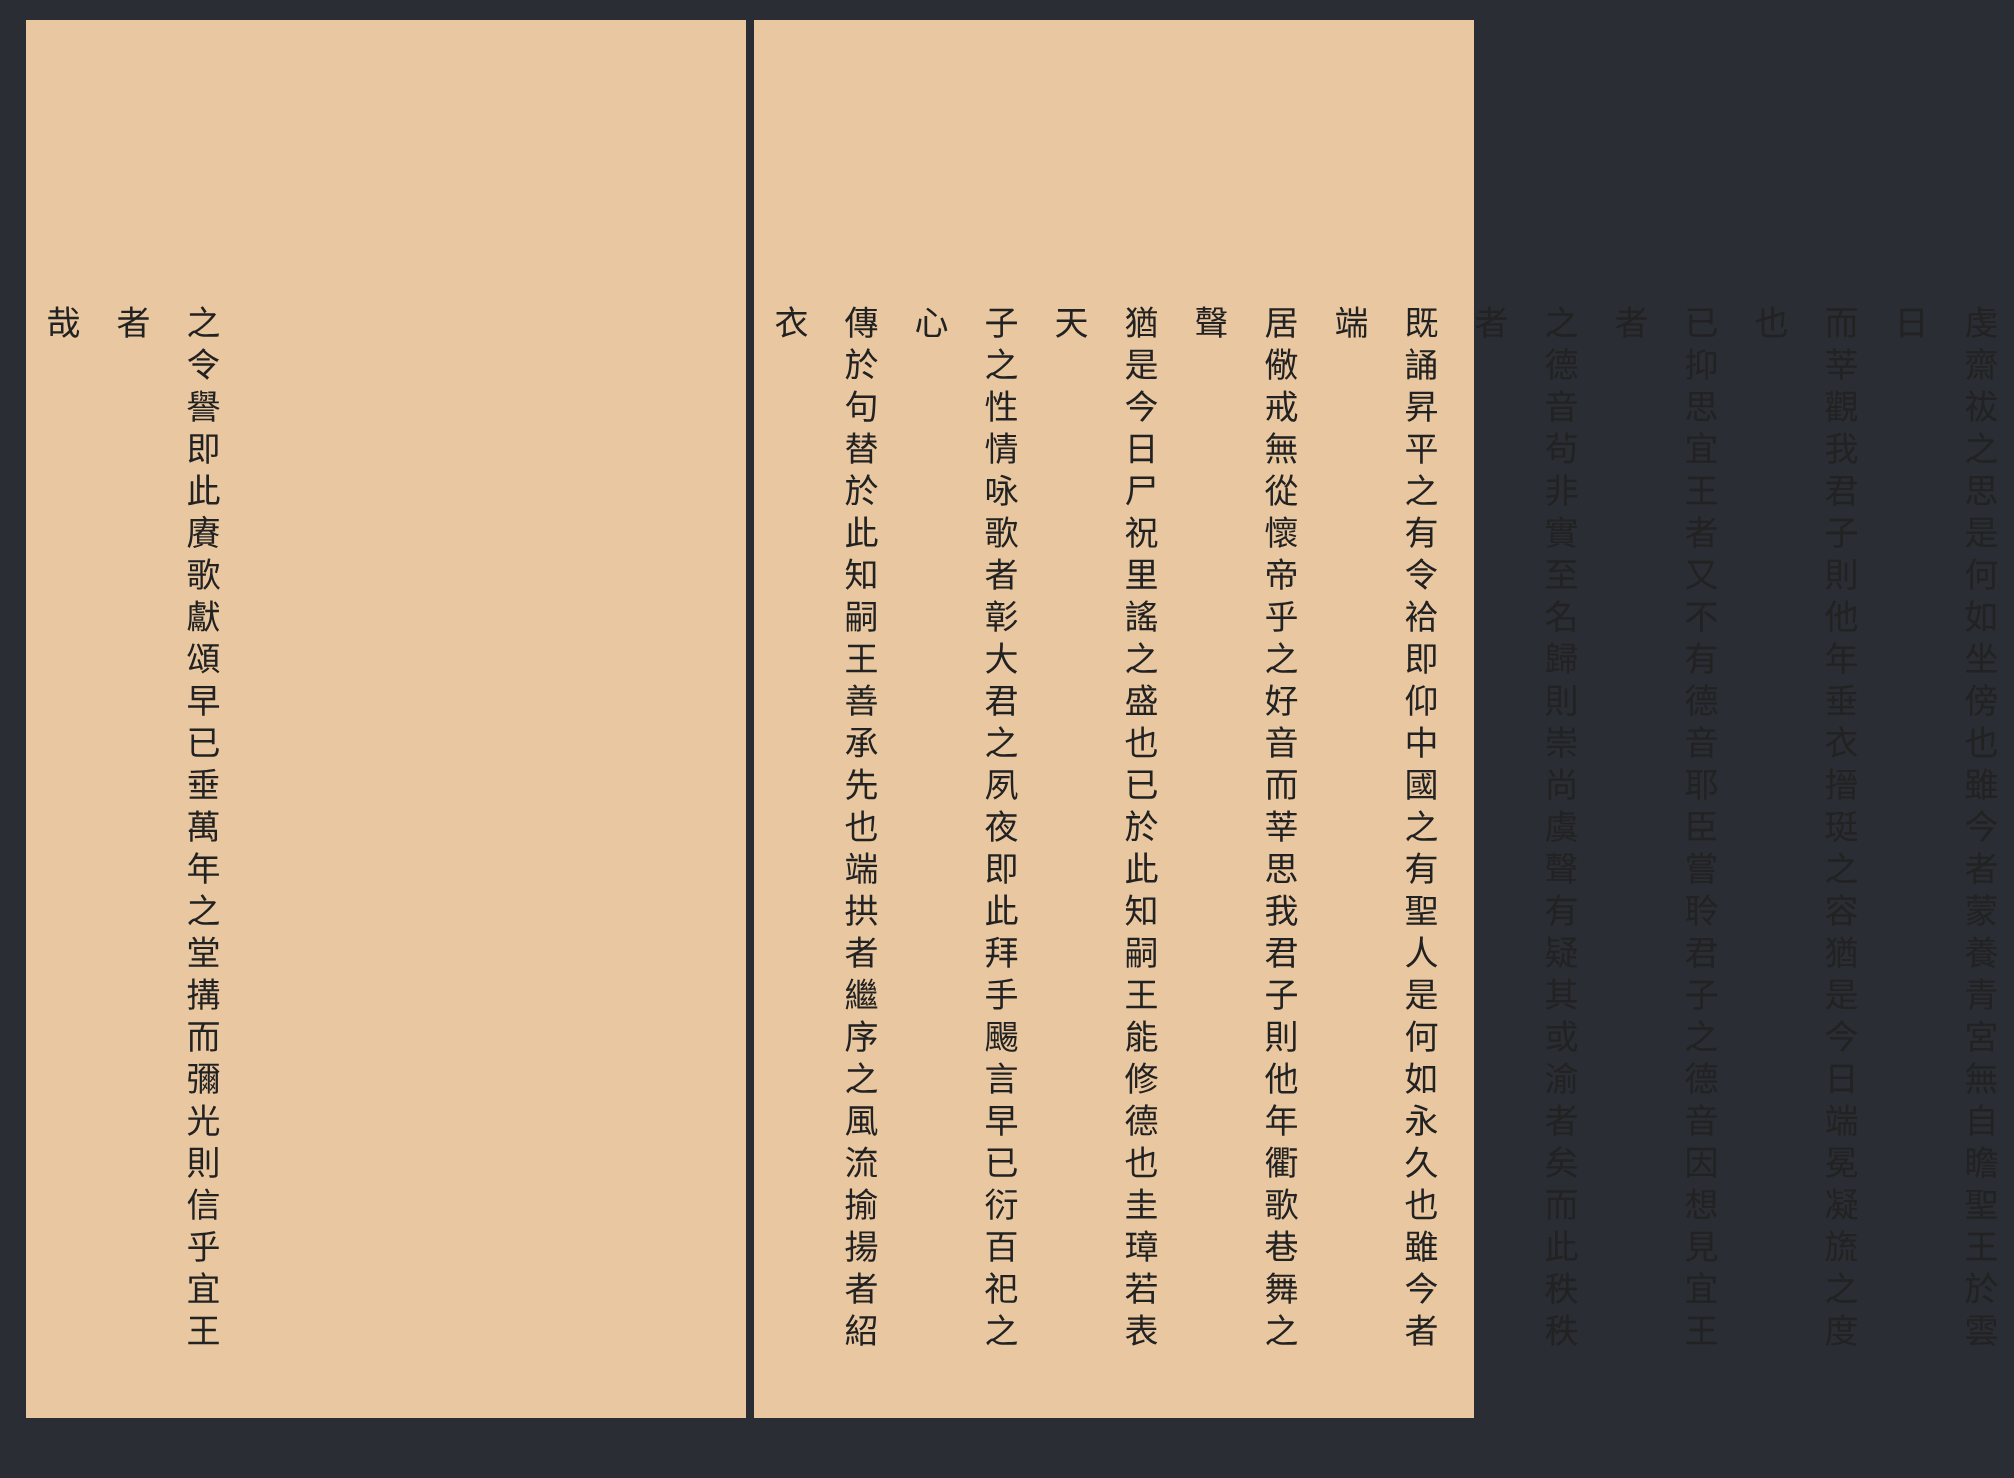虔齋祓之思是何如坐傍也雖今者蒙養青宮無自瞻聖王於雲日
而莘觀我君子則他年垂衣搢珽之容猶是今日端冕凝旒之度也
已抑思宜王者又不有德音耶臣嘗聆君子之德音因想見宜王者
之德音茍非實至名歸則崇尚虞聲有疑其或渝者矣而此秩秩者
既誦昇平之有令袷即仰中國之有聖人是何如永久也雖今者端
居儆戒無從懷帝乎之好音而莘思我君子則他年衢歌巷舞之聲
猶是今日尸祝里謠之盛也已於此知嗣王能修德也圭璋若表天
子之性情咏歌者彰大君之夙夜即此拜手颺言早已衍百祀之心
傳於句替於此知嗣王善承先也端拱者繼序之風流揄揚者紹衣
之令譽即此賡歌獻頌早已垂萬年之堂搆而彌光則信乎宜王者
哉